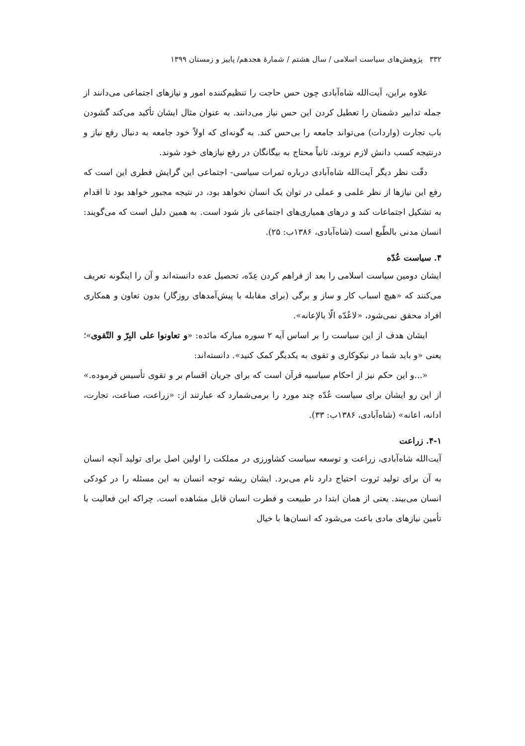۳۳۲ پژوهش‌های سیاست اسلامی / سال هشتم / شمارهٔ هجدهم/ پاییز و زمستان ۱۳۹۹
علاوه براین، آیت‌الله شاه‌آبادی چون حس حاجت را تنظیم‌کننده امور و نیازهای اجتماعی می‌دانند از جمله تدابیر دشمنان را تعطیل کردن این حس نیاز می‌دانند. به عنوان مثال ایشان تأکید می‌کند گشودن باب تجارت (واردات) می‌تواند جامعه را بی‌حس کند. به گونه‌ای که اولاً خود جامعه به دنبال رفع نیاز و درنتیجه کسب دانش لازم نروند، ثانیاً محتاج به بیگانگان در رفع نیازهای خود شوند.
دقّت نظر دیگر آیت‌الله شاه‌آبادی درباره ثمرات سیاسی- اجتماعی این گرایش فطری این است که رفع این نیازها از نظر علمی و عملی در توان یک انسان نخواهد بود، در نتیجه مجبور خواهد بود تا اقدام به تشکیل اجتماعات کند و درهای همیاری‌های اجتماعی باز شود است. به همین دلیل است که می‌گویند: انسان مدنی بالطّبع است (شاه‌آبادی، ۱۳۸۶ب: ۲۵).
۴. سیاست عُدّه
ایشان دومین سیاست اسلامی را بعد از فراهم کردن عِدّه، تحصیل عده دانسته‌اند و آن را اینگونه تعریف می‌کنند که «هیچ اسباب کار و ساز و برگی (برای مقابله با پیش‌آمدهای روزگار) بدون تعاون و همکاری افراد محقق نمی‌شود، «لاعُدّه الّا بالإعانه».
ایشان هدف از این سیاست را بر اساس آیه ۲ سوره مبارکه مائده: «و تعاونوا علی البِرّ و التّقوی»؛ یعنی «و باید شما در نیکوکاری و تقوی به یکدیگر کمک کنید». دانسته‌اند:
«...و این حکم نیز از احکام سیاسیه قرآن است که برای جریان اقسام بر و تقوی تأسیس فرموده.» از این رو ایشان برای سیاست عُدّه چند مورد را برمی‌شمارد که عبارتند از: «زراعت، صناعت، تجارت، ادانه، اعانه» (شاه‌آبادی، ۱۳۸۶ب: ۳۳).
۴-۱. زراعت
آیت‌الله شاه‌آبادی، زراعت و توسعه سیاست کشاورزی در مملکت را اولین اصل برای تولید آنچه انسان به آن برای تولید ثروت احتیاج دارد نام می‌برد. ایشان ریشه توجه انسان به این مسئله را در کودکی انسان می‌بیند. یعنی از همان ابتدا در طبیعت و فطرت انسان قابل مشاهده است. چراکه این فعالیت با تأمین نیازهای مادی باعث می‌شود که انسان‌ها با خیال